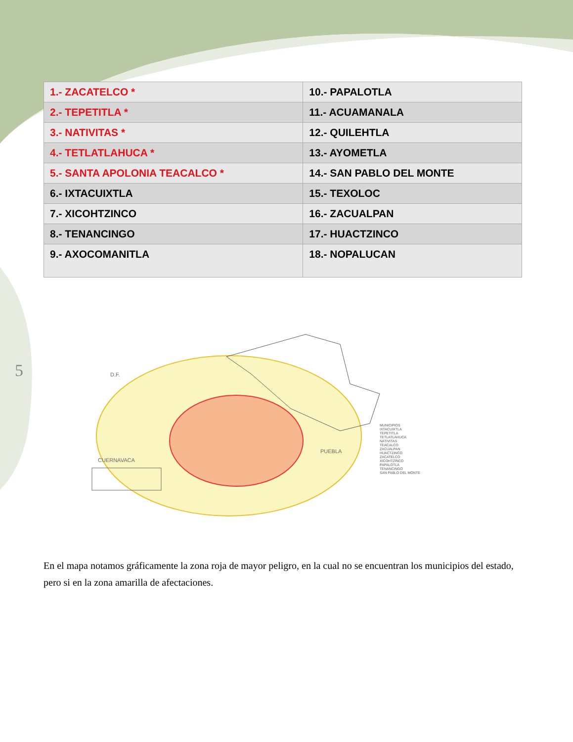5
| 1.- ZACATELCO * | 10.- PAPALOTLA |
| 2.- TEPETITLA * | 11.- ACUAMANALA |
| 3.- NATIVITAS * | 12.- QUILEHTLA |
| 4.- TETLATLAHUCA * | 13.- AYOMETLA |
| 5.- SANTA APOLONIA TEACALCO * | 14.- SAN PABLO DEL MONTE |
| 6.- IXTACUIXTLA | 15.- TEXOLOC |
| 7.- XICOHTZINCO | 16.- ZACUALPAN |
| 8.- TENANCINGO | 17.- HUACTZINCO |
| 9.- AXOCOMANITLA | 18.- NOPALUCAN |
D.F.
CUERNAVACA
PUEBLA
MUNICIPIOS
IXTACUIXTLA
TEPETITLA
TETLATLAHUCA
NATIVITAS
TEACALCO
ZACUALPAN
HUACTZINCO
ZACATELCO
XICOHTZINCO
PAPALOTLA
TENANCINGO
SAN PABLO DEL MONTE
En el mapa notamos gráficamente la zona roja de mayor peligro, en la cual no se encuentran los municipios del estado, pero si en la zona amarilla de afectaciones.